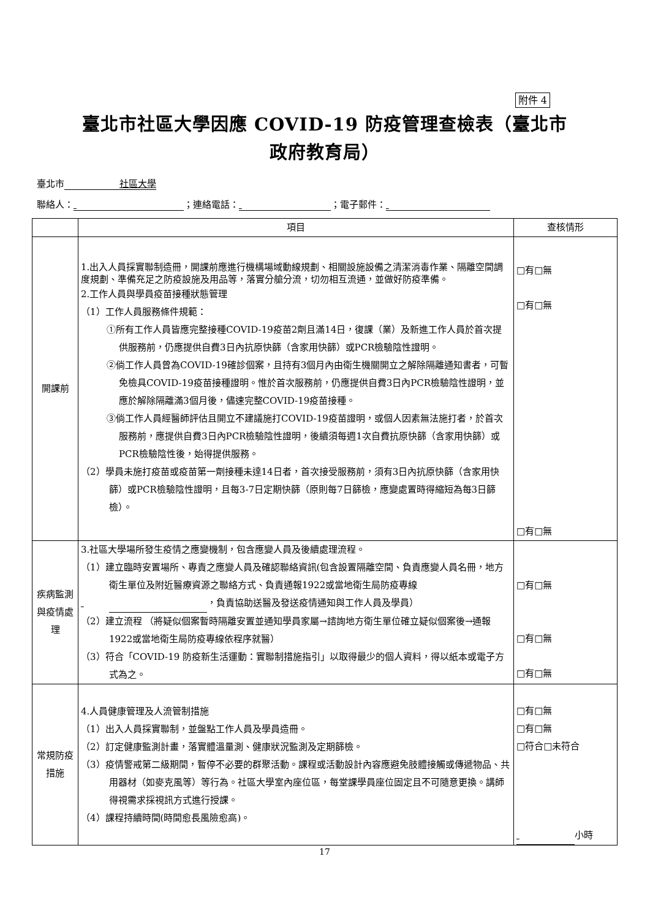附件 4
臺北市社區大學因應 COVID-19 防疫管理查檢表（臺北市
政府教育局）
臺北市 社區大學
聯絡人： ；連絡電話： ；電子郵件：
| | 項目 | 查核情形 |
| --- | --- | --- |
| 開課前 | 1.出入人員採實聯制造冊，開課前應進行機構場域動線規劃、相關設施設備之清潔消毒作業、隔離空間調度規劃、準備充足之防疫設施及用品等，落實分艙分流，切勿相互流通，並做好防疫準備。 2.工作人員與學員疫苗接種狀態管理 （1）工作人員服務條件規範： ①所有工作人員皆應完整接種COVID-19疫苗2劑且滿14日，復課（業）及新進工作人員於首次提供服務前，仍應提供自費3日內抗原快篩（含家用快篩）或PCR檢驗陰性證明。 ②倘工作人員曾為COVID-19確診個案，且持有3個月內由衛生機關開立之解除隔離通知書者，可暫免檢具COVID-19疫苗接種證明。惟於首次服務前，仍應提供自費3日內PCR檢驗陰性證明，並應於解除隔離滿3個月後，儘速完整COVID-19疫苗接種。 ③倘工作人員經醫師評估且開立不建議施打COVID-19疫苗證明，或個人因素無法施打者，於首次服務前，應提供自費3日內PCR檢驗陰性證明，後續須每週1次自費抗原快篩（含家用快篩）或PCR檢驗陰性後，始得提供服務。 （2）學員未施打疫苗或疫苗第一劑接種未達14日者，首次接受服務前，須有3日內抗原快篩（含家用快篩）或PCR檢驗陰性證明，且每3-7日定期快篩（原則每7日篩檢，應變處置時得縮短為每3日篩檢）。 | □有□無 □有□無 □有□無 |
| 疾病監測與疫情處理 | 3.社區大學場所發生疫情之應變機制，包含應變人員及後續處理流程。 （1）建立臨時安置場所、專責之應變人員及確認聯絡資訊(包含設置隔離空間、負責應變人員名冊，地方衛生單位及附近醫療資源之聯絡方式、負責通報1922或當地衛生局防疫專線 ，負責協助送醫及發送疫情通知與工作人員及學員） （2）建立流程 （將疑似個案暫時隔離安置並通知學員家屬→諮詢地方衛生單位確立疑似個案後→通報1922或當地衛生局防疫專線依程序就醫） （3）符合「COVID-19 防疫新生活運動：實聯制措施指引」以取得最少的個人資料，得以紙本或電子方式為之。 | □有□無 □有□無 □有□無 |
| 常規防疫措施 | 4.人員健康管理及人流管制措施 （1）出入人員採實聯制，並盤點工作人員及學員造冊。 （2）訂定健康監測計畫，落實體溫量測、健康狀況監測及定期篩檢。 （3）疫情警戒第二級期間，暫停不必要的群聚活動。課程或活動設計內容應避免肢體接觸或傳遞物品、共用器材（如麥克風等）等行為。社區大學室內座位區，每堂課學員座位固定且不可隨意更換。講師得視需求採視訊方式進行授課。 （4）課程持續時間(時間愈長風險愈高)。 | □有□無 □有□無 □符合□未符合 小時 |
17